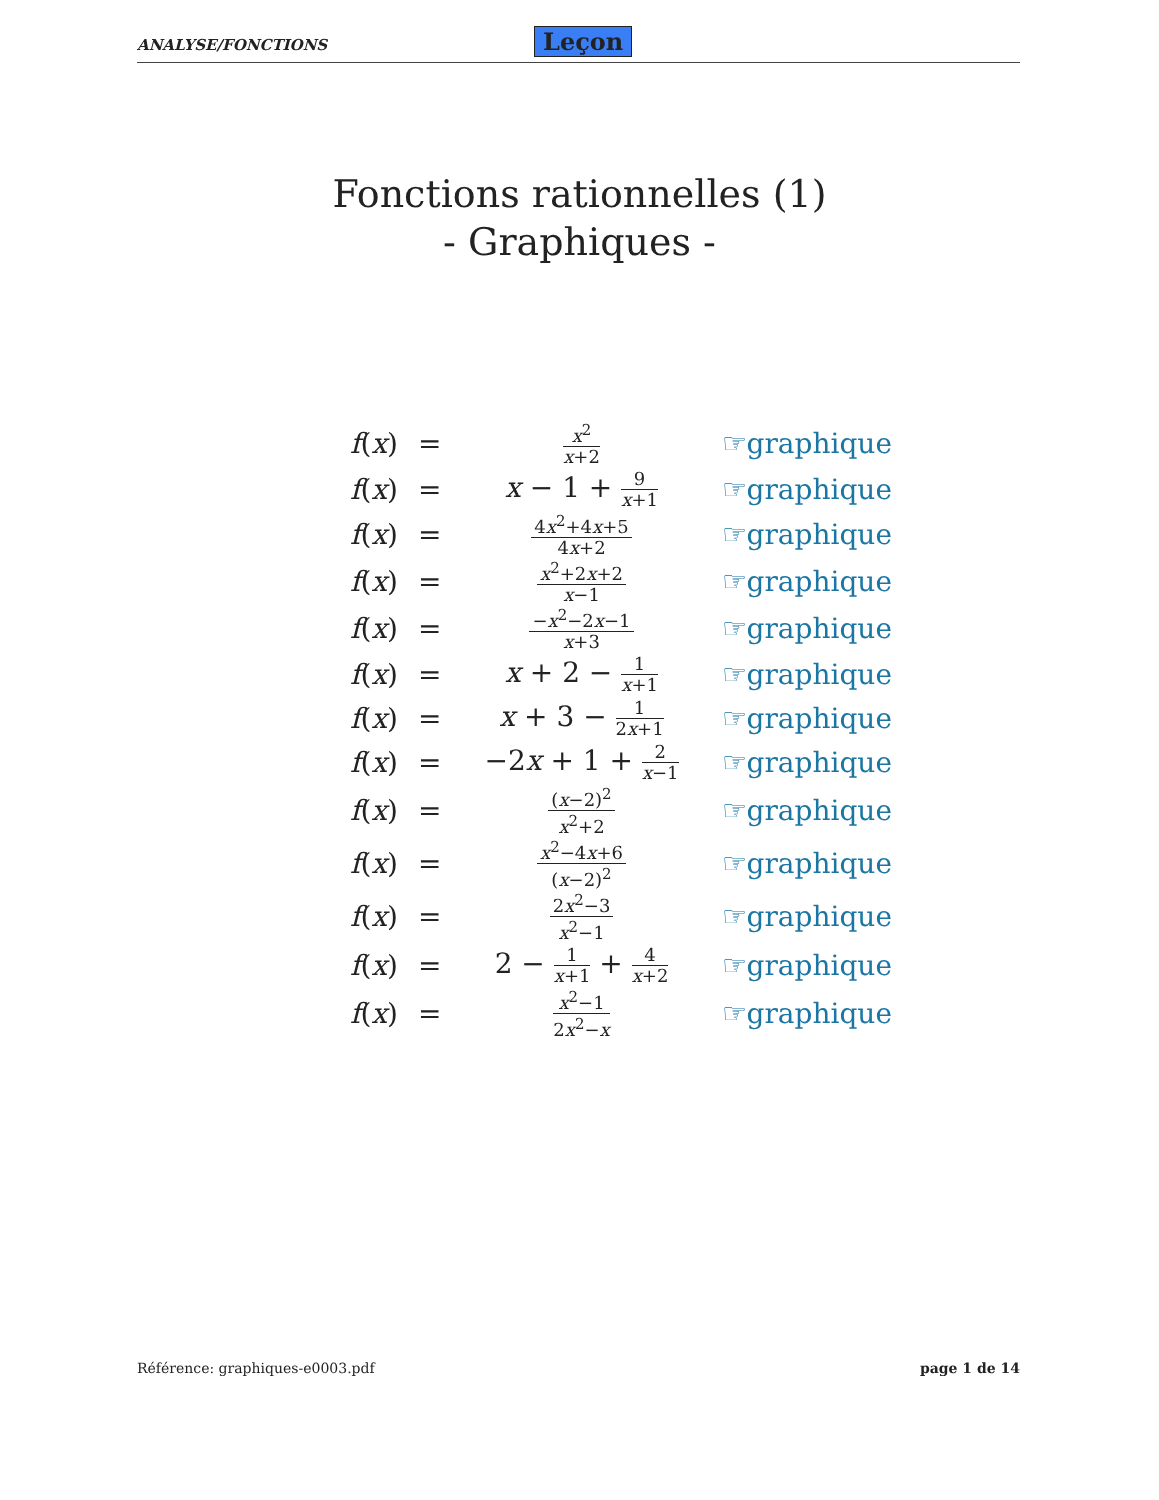ANALYSE/FONCTIONS Leçon
Fonctions rationnelles (1)
- Graphiques -
| f ( x ) | = | x<sup>2</sup> x +2 | ☞graphique |
| f ( x ) | = | x − 1 + 9 x +1 | ☞graphique |
| f ( x ) | = | 4 x<sup>2</sup>+4 x +5 4 x +2 | ☞graphique |
| f ( x ) | = | x<sup>2</sup>+2 x +2 x −1 | ☞graphique |
| f ( x ) | = | − x<sup>2</sup>−2 x −1 x +3 | ☞graphique |
| f ( x ) | = | x + 2 − 1 x +1 | ☞graphique |
| f ( x ) | = | x + 3 − 1 2 x +1 | ☞graphique |
| f ( x ) | = | −2 x + 1 + 2 x −1 | ☞graphique |
| f ( x ) | = | ( x −2)<sup>2</sup> x<sup>2</sup>+2 | ☞graphique |
| f ( x ) | = | x<sup>2</sup>−4 x +6 ( x −2)<sup>2</sup> | ☞graphique |
| f ( x ) | = | 2 x<sup>2</sup>−3 x<sup>2</sup>−1 | ☞graphique |
| f ( x ) | = | 2 − 1 x +1 + 4 x +2 | ☞graphique |
| f ( x ) | = | x<sup>2</sup>−1 2 x<sup>2</sup>− x | ☞graphique |
Référence: graphiques-e0003.pdf page 1 de 14